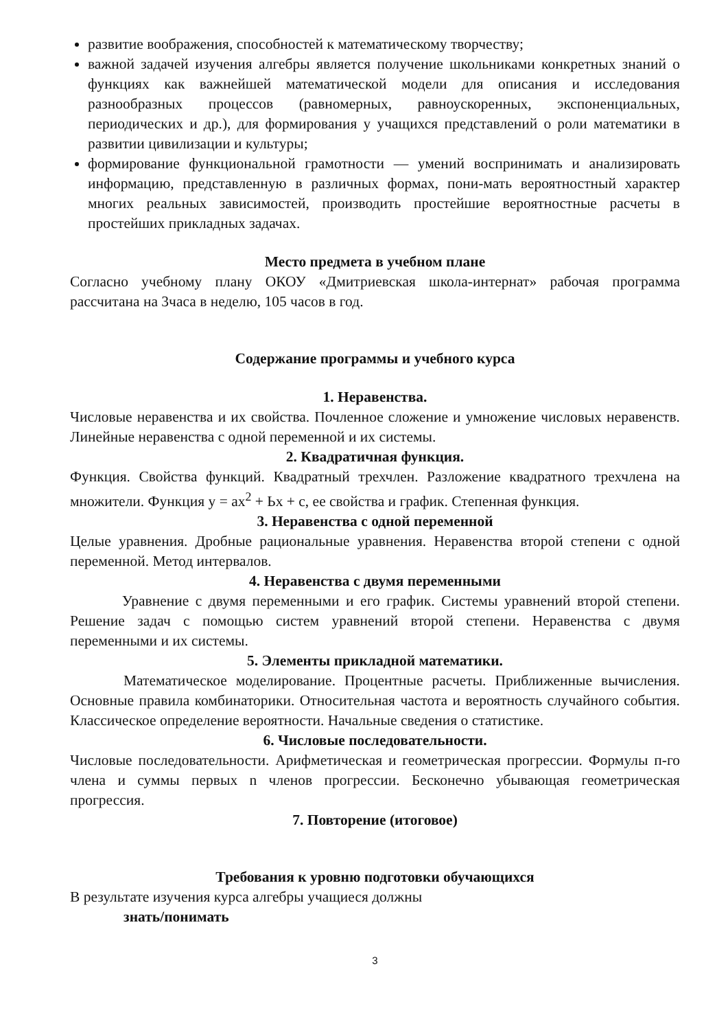развитие воображения, способностей к математическому творчеству;
важной задачей изучения алгебры является получение школьниками конкретных знаний о функциях как важнейшей математической модели для описания и исследования разнообразных процессов (равномерных, равноускоренных, экспоненциальных, периодических и др.), для формирования у учащихся представлений о роли математики в развитии цивилизации и культуры;
формирование функциональной грамотности — умений воспринимать и анализировать информацию, представленную в различных формах, пони-мать вероятностный характер многих реальных зависимостей, производить простейшие вероятностные расчеты в простейших прикладных задачах.
Место предмета в учебном плане
Согласно учебному плану ОКОУ «Дмитриевская школа-интернат» рабочая программа рассчитана на 3часа в неделю, 105 часов в год.
Содержание программы и учебного курса
1. Неравенства.
Числовые неравенства и их свойства. Почленное сложение и умножение числовых неравенств. Линейные неравенства с одной переменной и их системы.
2. Квадратичная функция.
Функция. Свойства функций. Квадратный трехчлен. Разложение квадратного трехчлена на множители. Функция у = ах<sup>2</sup> + Ьх + с, ее свойства и график. Степенная функция.
3. Неравенства с одной переменной
Целые уравнения. Дробные рациональные уравнения. Неравенства второй степени с одной переменной. Метод интервалов.
4. Неравенства с двумя переменными
Уравнение с двумя переменными и его график. Системы уравнений второй степени. Решение задач с помощью систем уравнений второй степени. Неравенства с двумя переменными и их системы.
5. Элементы прикладной математики.
Математическое моделирование. Процентные расчеты. Приближенные вычисления. Основные правила комбинаторики. Относительная частота и вероятность случайного события. Классическое определение вероятности. Начальные сведения о статистике.
6. Числовые последовательности.
Числовые последовательности. Арифметическая и геометрическая прогрессии. Формулы п-го члена и суммы первых n членов прогрессии. Бесконечно убывающая геометрическая прогрессия.
7. Повторение (итоговое)
Требования к уровню подготовки обучающихся
В результате изучения курса алгебры учащиеся должны
знать/понимать
3